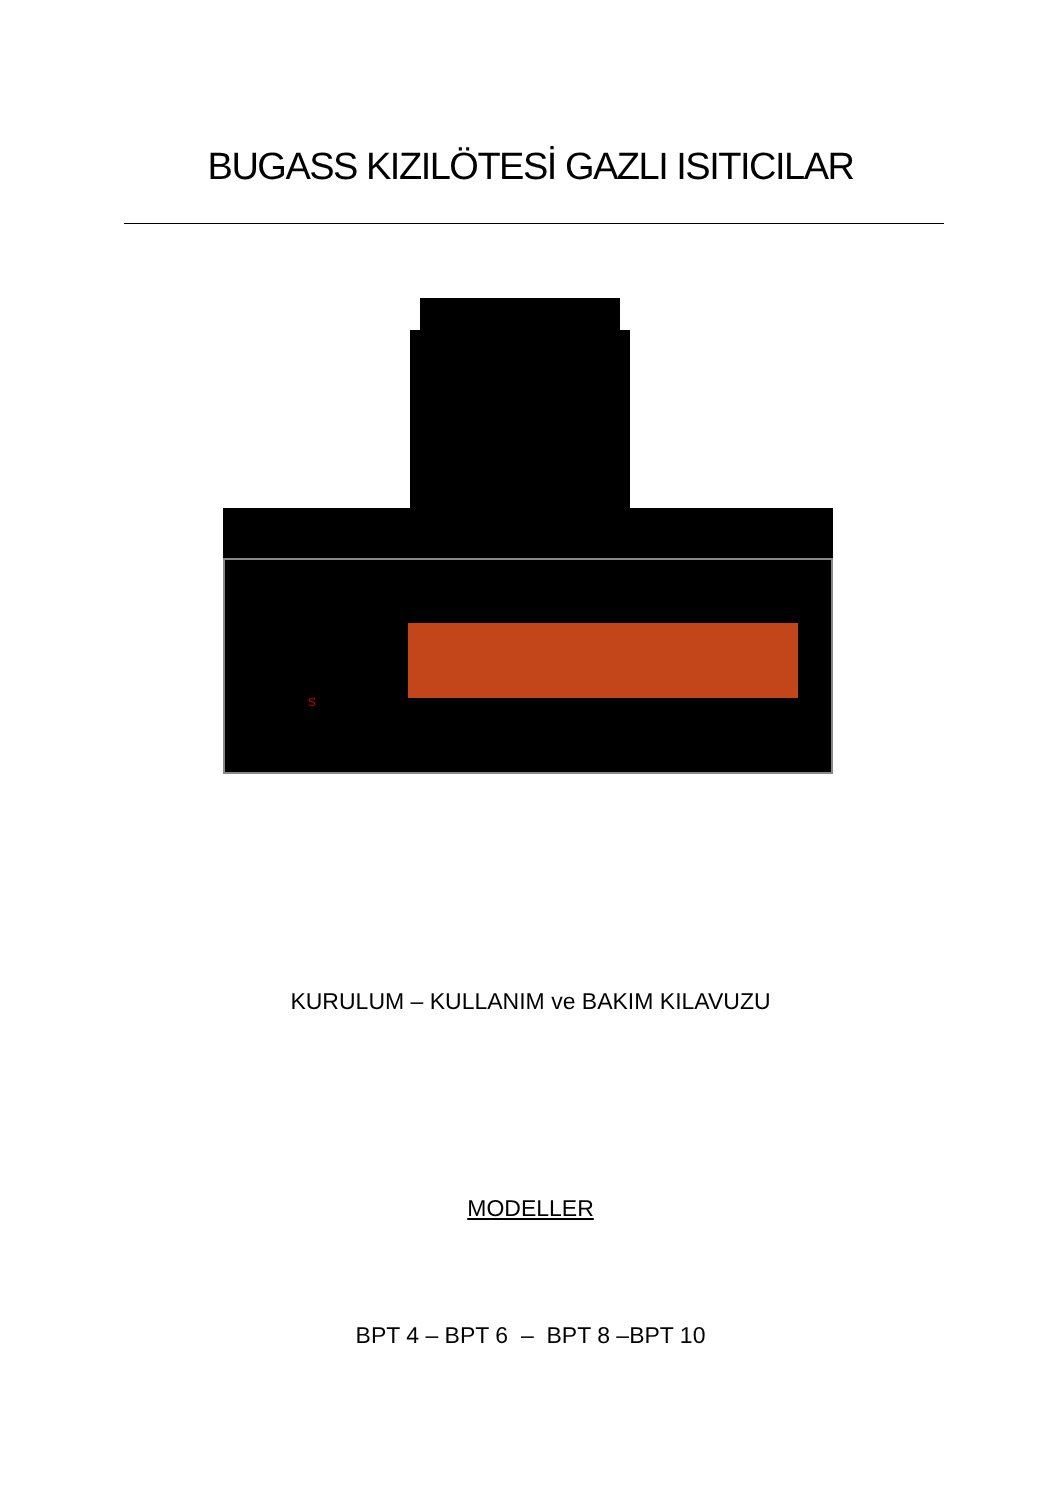BUGASS KIZILÖTESİ GAZLI ISITICILAR
S
KURULUM – KULLANIM ve BAKIM KILAVUZU
MODELLER
BPT 4 – BPT 6 – BPT 8 –BPT 10